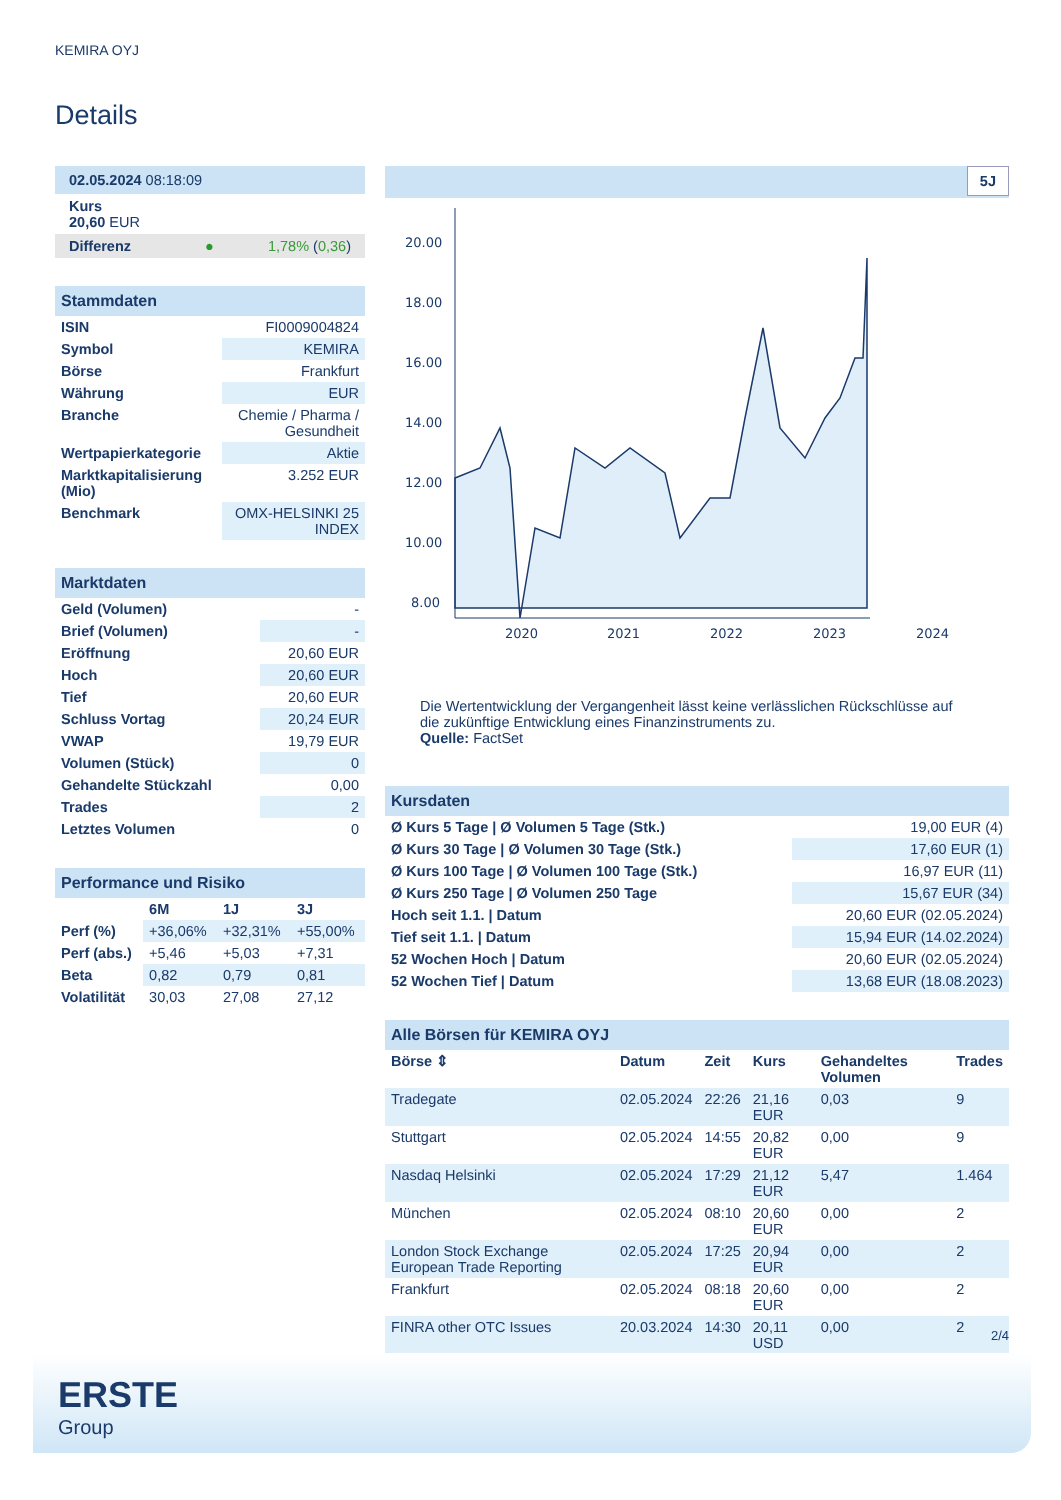KEMIRA OYJ
Details
| 02.05.2024 08:18:09 |
| Kurs 20,60 EUR |
| Differenz ● 1,78% ( 0,36 ) |
| Stammdaten | |
| --- | --- |
| ISIN | FI0009004824 |
| Symbol | KEMIRA |
| Börse | Frankfurt |
| Währung | EUR |
| Branche | Chemie / Pharma / Gesundheit |
| Wertpapierkategorie | Aktie |
| Marktkapitalisierung (Mio) | 3.252 EUR |
| Benchmark | OMX-HELSINKI 25 INDEX |
| Marktdaten | |
| --- | --- |
| Geld (Volumen) | - |
| Brief (Volumen) | - |
| Eröffnung | 20,60 EUR |
| Hoch | 20,60 EUR |
| Tief | 20,60 EUR |
| Schluss Vortag | 20,24 EUR |
| VWAP | 19,79 EUR |
| Volumen (Stück) | 0 |
| Gehandelte Stückzahl | 0,00 |
| Trades | 2 |
| Letztes Volumen | 0 |
| Performance und Risiko | | | |
| --- | --- | --- | --- |
| | 6M | 1J | 3J |
| Perf (%) | +36,06% | +32,31% | +55,00% |
| Perf (abs.) | +5,46 | +5,03 | +7,31 |
| Beta | 0,82 | 0,79 | 0,81 |
| Volatilität | 30,03 | 27,08 | 27,12 |
5J
20.00
18.00
16.00
14.00
12.00
10.00
8.00
2020
2021
2022
2023
2024
Die Wertentwicklung der Vergangenheit lässt keine verlässlichen Rückschlüsse auf die zukünftige Entwicklung eines Finanzinstruments zu.
Quelle: FactSet
| Kursdaten | |
| --- | --- |
| Ø Kurs 5 Tage / Ø Volumen 5 Tage (Stk.) | 19,00 EUR (4) |
| Ø Kurs 30 Tage / Ø Volumen 30 Tage (Stk.) | 17,60 EUR (1) |
| Ø Kurs 100 Tage / Ø Volumen 100 Tage (Stk.) | 16,97 EUR (11) |
| Ø Kurs 250 Tage / Ø Volumen 250 Tage | 15,67 EUR (34) |
| Hoch seit 1.1. / Datum | 20,60 EUR (02.05.2024) |
| Tief seit 1.1. / Datum | 15,94 EUR (14.02.2024) |
| 52 Wochen Hoch / Datum | 20,60 EUR (02.05.2024) |
| 52 Wochen Tief / Datum | 13,68 EUR (18.08.2023) |
| Alle Börsen für KEMIRA OYJ | | | | | |
| --- | --- | --- | --- | --- | --- |
| Börse ⇕ | Datum | Zeit | Kurs | Gehandeltes Volumen | Trades |
| Tradegate | 02.05.2024 | 22:26 | 21,16 EUR | 0,03 | 9 |
| Stuttgart | 02.05.2024 | 14:55 | 20,82 EUR | 0,00 | 9 |
| Nasdaq Helsinki | 02.05.2024 | 17:29 | 21,12 EUR | 5,47 | 1.464 |
| München | 02.05.2024 | 08:10 | 20,60 EUR | 0,00 | 2 |
| London Stock Exchange European Trade Reporting | 02.05.2024 | 17:25 | 20,94 EUR | 0,00 | 2 |
| Frankfurt | 02.05.2024 | 08:18 | 20,60 EUR | 0,00 | 2 |
| FINRA other OTC Issues | 20.03.2024 | 14:30 | 20,11 USD | 0,00 | 2 |
2/4
ERSTE
Group